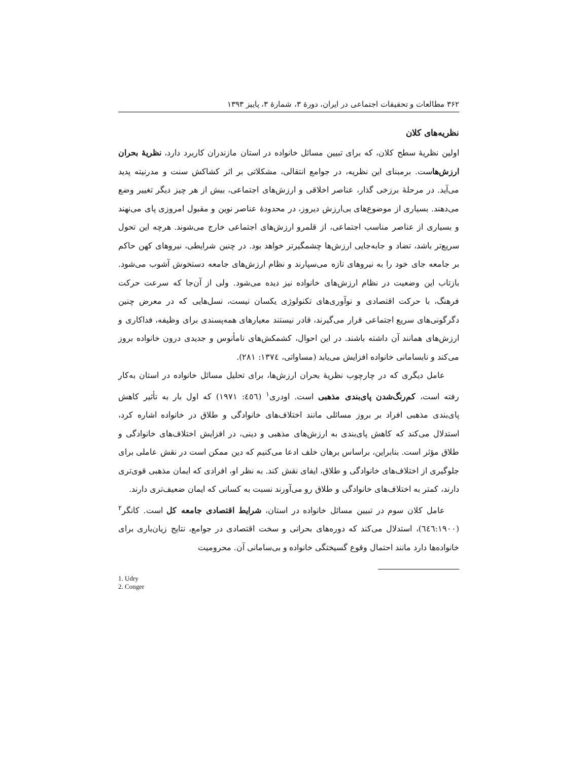۳۶۲ مطالعات و تحقیقات اجتماعی در ایران، دورهٔ ۳، شمارهٔ ۳، پاییز ۱۳۹۳
نظریه‌های کلان
اولین نظریهٔ سطح کلان، که برای تبیین مسائل خانواده در استان مازندران کاربرد دارد، نظریهٔ بحران ارزش‌هاست. برمبنای این نظریه، در جوامع انتقالی، مشکلاتی بر اثر کشاکش سنت و مدرنیته پدید می‌آید. در مرحلهٔ برزخی گذار، عناصر اخلاقی و ارزش‌های اجتماعی، بیش از هر چیز دیگر تغییر وضع می‌دهند. بسیاری از موضوع‌های بی‌ارزش دیروز، در محدودهٔ عناصر نوین و مقبول امروزی پای می‌نهند و بسیاری از عناصر مناسب اجتماعی، از قلمرو ارزش‌های اجتماعی خارج می‌شوند. هرچه این تحول سریع‌تر باشد، تضاد و جابه‌جایی ارزش‌ها چشمگیرتر خواهد بود. در چنین شرایطی، نیروهای کهن حاکم بر جامعه جای خود را به نیروهای تازه می‌سپارند و نظام ارزش‌های جامعه دستخوش آشوب می‌شود. بازتاب این وضعیت در نظام ارزش‌های خانواده نیز دیده می‌شود. ولی از آن‌جا که سرعت حرکت فرهنگ، با حرکت اقتصادی و نوآوری‌های تکنولوژی یکسان نیست، نسل‌هایی که در معرض چنین دگرگونی‌های سریع اجتماعی قرار می‌گیرند، قادر نیستند معیارهای همه‌پسندی برای وظیفه، فداکاری و ارزش‌های همانند آن داشته باشند. در این احوال، کشمکش‌های نامأنوس و جدیدی درون خانواده بروز می‌کند و نابسامانی خانواده افزایش می‌یابد (مساواتی، ۱۳۷٤: ۲۸۱).
عامل دیگری که در چارچوب نظریهٔ بحران ارزش‌ها، برای تحلیل مسائل خانواده در استان به‌کار رفته است، کم‌رنگ‌شدن پای‌بندی مذهبی است. اودری<sup>۱</sup> (٤٥٦: ۱۹۷۱) که اول بار به تأثیر کاهش پای‌بندی مذهبی افراد بر بروز مسائلی مانند اختلاف‌های خانوادگی و طلاق در خانواده اشاره کرد، استدلال می‌کند که کاهش پای‌بندی به ارزش‌های مذهبی و دینی، در افزایش اختلاف‌های خانوادگی و طلاق مؤثر است. بنابراین، براساس برهان خلف ادعا می‌کنیم که دین ممکن است در نقش عاملی برای جلوگیری از اختلاف‌های خانوادگی و طلاق، ایفای نقش کند. به نظر او، افرادی که ایمان مذهبی قوی‌تری دارند، کمتر به اختلاف‌های خانوادگی و طلاق رو می‌آورند نسبت به کسانی که ایمان ضعیف‌تری دارند.
عامل کلان سوم در تبیین مسائل خانواده در استان، شرایط اقتصادی جامعه کل است. کانگر<sup>۲</sup> (٦٤٦:۱۹۰۰)، استدلال می‌کند که دوره‌های بحرانی و سخت اقتصادی در جوامع، نتایج زیان‌باری برای خانواده‌ها دارد مانند احتمال وقوع گسیختگی خانواده و بی‌سامانی آن. محرومیت
1. Udry
2. Conger